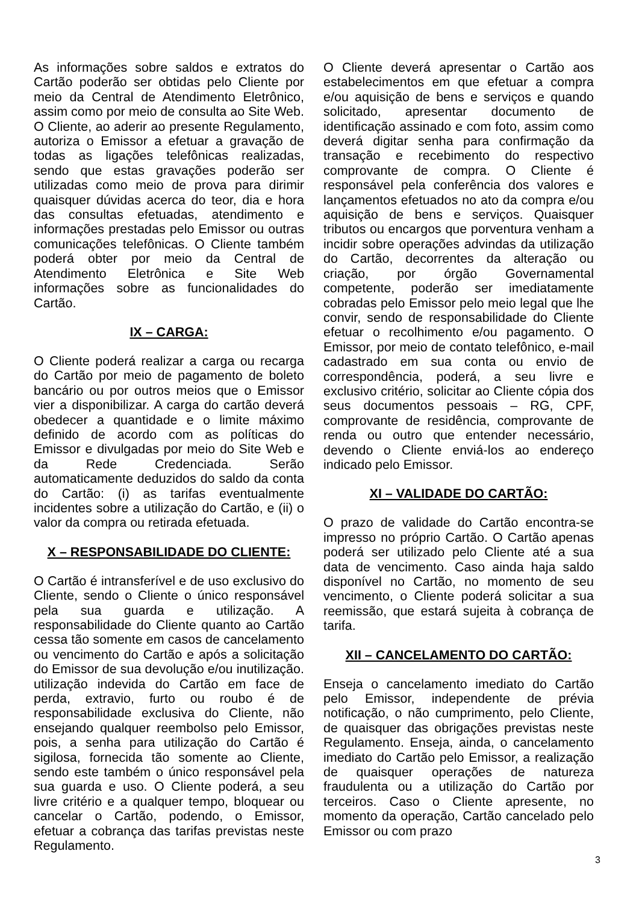As informações sobre saldos e extratos do Cartão poderão ser obtidas pelo Cliente por meio da Central de Atendimento Eletrônico, assim como por meio de consulta ao Site Web. O Cliente, ao aderir ao presente Regulamento, autoriza o Emissor a efetuar a gravação de todas as ligações telefônicas realizadas, sendo que estas gravações poderão ser utilizadas como meio de prova para dirimir quaisquer dúvidas acerca do teor, dia e hora das consultas efetuadas, atendimento e informações prestadas pelo Emissor ou outras comunicações telefônicas. O Cliente também poderá obter por meio da Central de Atendimento Eletrônica e Site Web informações sobre as funcionalidades do Cartão.
IX – CARGA:
O Cliente poderá realizar a carga ou recarga do Cartão por meio de pagamento de boleto bancário ou por outros meios que o Emissor vier a disponibilizar. A carga do cartão deverá obedecer a quantidade e o limite máximo definido de acordo com as políticas do Emissor e divulgadas por meio do Site Web e da Rede Credenciada. Serão automaticamente deduzidos do saldo da conta do Cartão: (i) as tarifas eventualmente incidentes sobre a utilização do Cartão, e (ii) o valor da compra ou retirada efetuada.
X – RESPONSABILIDADE DO CLIENTE:
O Cartão é intransferível e de uso exclusivo do Cliente, sendo o Cliente o único responsável pela sua guarda e utilização. A responsabilidade do Cliente quanto ao Cartão cessa tão somente em casos de cancelamento ou vencimento do Cartão e após a solicitação do Emissor de sua devolução e/ou inutilização. utilização indevida do Cartão em face de perda, extravio, furto ou roubo é de responsabilidade exclusiva do Cliente, não ensejando qualquer reembolso pelo Emissor, pois, a senha para utilização do Cartão é sigilosa, fornecida tão somente ao Cliente, sendo este também o único responsável pela sua guarda e uso. O Cliente poderá, a seu livre critério e a qualquer tempo, bloquear ou cancelar o Cartão, podendo, o Emissor, efetuar a cobrança das tarifas previstas neste Regulamento.
O Cliente deverá apresentar o Cartão aos estabelecimentos em que efetuar a compra e/ou aquisição de bens e serviços e quando solicitado, apresentar documento de identificação assinado e com foto, assim como deverá digitar senha para confirmação da transação e recebimento do respectivo comprovante de compra. O Cliente é responsável pela conferência dos valores e lançamentos efetuados no ato da compra e/ou aquisição de bens e serviços. Quaisquer tributos ou encargos que porventura venham a incidir sobre operações advindas da utilização do Cartão, decorrentes da alteração ou criação, por órgão Governamental competente, poderão ser imediatamente cobradas pelo Emissor pelo meio legal que lhe convir, sendo de responsabilidade do Cliente efetuar o recolhimento e/ou pagamento. O Emissor, por meio de contato telefônico, e-mail cadastrado em sua conta ou envio de correspondência, poderá, a seu livre e exclusivo critério, solicitar ao Cliente cópia dos seus documentos pessoais – RG, CPF, comprovante de residência, comprovante de renda ou outro que entender necessário, devendo o Cliente enviá-los ao endereço indicado pelo Emissor.
XI – VALIDADE DO CARTÃO:
O prazo de validade do Cartão encontra-se impresso no próprio Cartão. O Cartão apenas poderá ser utilizado pelo Cliente até a sua data de vencimento. Caso ainda haja saldo disponível no Cartão, no momento de seu vencimento, o Cliente poderá solicitar a sua reemissão, que estará sujeita à cobrança de tarifa.
XII – CANCELAMENTO DO CARTÃO:
Enseja o cancelamento imediato do Cartão pelo Emissor, independente de prévia notificação, o não cumprimento, pelo Cliente, de quaisquer das obrigações previstas neste Regulamento. Enseja, ainda, o cancelamento imediato do Cartão pelo Emissor, a realização de quaisquer operações de natureza fraudulenta ou a utilização do Cartão por terceiros. Caso o Cliente apresente, no momento da operação, Cartão cancelado pelo Emissor ou com prazo
3